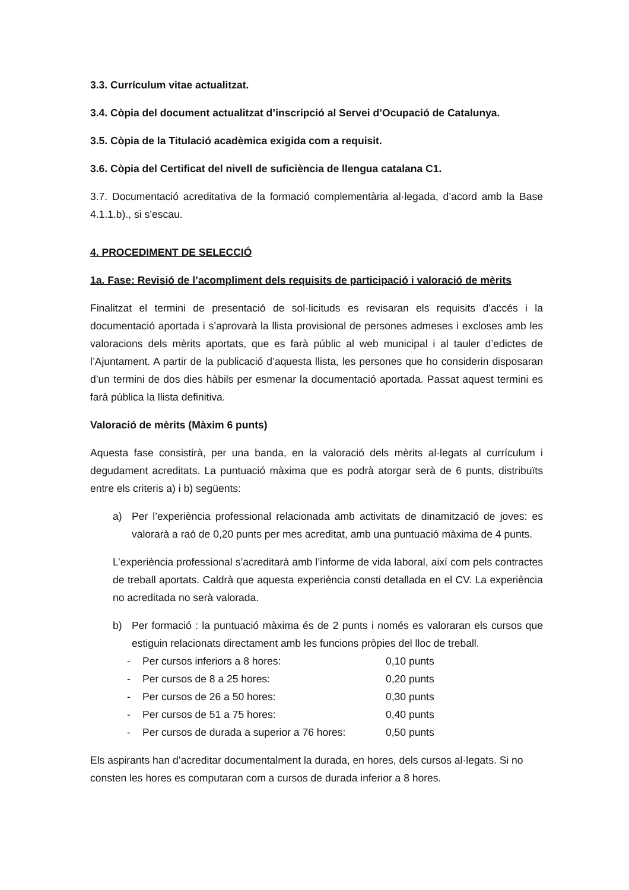3.3. Currículum vitae actualitzat.
3.4. Còpia del document actualitzat d’inscripció al Servei d’Ocupació de Catalunya.
3.5. Còpia de la Titulació acadèmica exigida com a requisit.
3.6. Còpia del Certificat del nivell de suficiència de llengua catalana C1.
3.7. Documentació acreditativa de la formació complementària al·legada, d’acord amb la Base 4.1.1.b)., si s’escau.
4. PROCEDIMENT DE SELECCIÓ
1a. Fase: Revisió de l’acompliment dels requisits de participació i valoració de mèrits
Finalitzat el termini de presentació de sol·licituds es revisaran els requisits d’accés i la documentació aportada i s’aprovarà la llista provisional de persones admeses i excloses amb les valoracions dels mèrits aportats, que es farà públic al web municipal i al tauler d’edictes de l’Ajuntament. A partir de la publicació d’aquesta llista, les persones que ho considerin disposaran d’un termini de dos dies hàbils per esmenar la documentació aportada. Passat aquest termini es farà pública la llista definitiva.
Valoració de mèrits (Màxim 6 punts)
Aquesta fase consistirà, per una banda, en la valoració dels mèrits al·legats al currículum i degudament acreditats. La puntuació màxima que es podrà atorgar serà de 6 punts, distribuïts entre els criteris a) i b) següents:
a) Per l’experiència professional relacionada amb activitats de dinamització de joves: es valorarà a raó de 0,20 punts per mes acreditat, amb una puntuació màxima de 4 punts.
L’experiència professional s’acreditarà amb l’informe de vida laboral, així com pels contractes de treball aportats. Caldrà que aquesta experiència consti detallada en el CV. La experiència no acreditada no serà valorada.
b) Per formació : la puntuació màxima és de 2 punts i només es valoraran els cursos que estiguin relacionats directament amb les funcions pròpies del lloc de treball.
| - | Per cursos inferiors a 8 hores: | 0,10 punts |
| - | Per cursos de 8 a 25 hores: | 0,20 punts |
| - | Per cursos de 26 a 50 hores: | 0,30 punts |
| - | Per cursos de 51 a 75 hores: | 0,40 punts |
| - | Per cursos de durada a superior a 76 hores: | 0,50 punts |
Els aspirants han d’acreditar documentalment la durada, en hores, dels cursos al·legats. Si no consten les hores es computaran com a cursos de durada inferior a 8 hores.